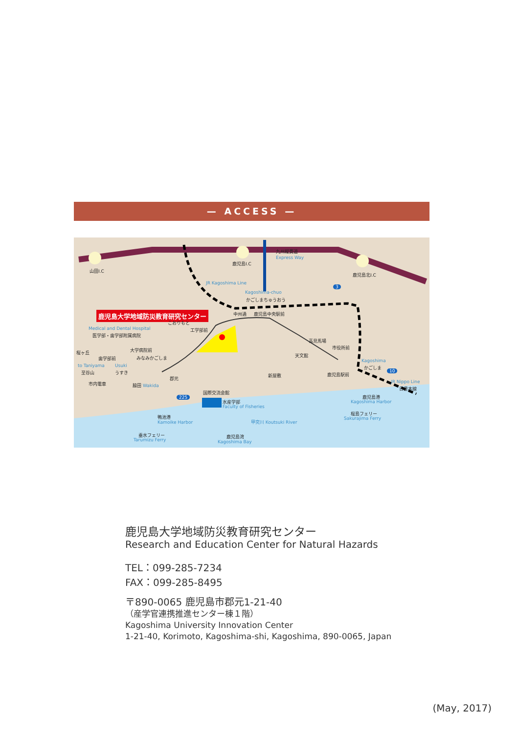— ACCESS —
鹿児島大学地域防災教育研究センター
山田I.C
鹿児島I.C
九州縦貫道
Express Way
鹿児島北I.C
JR Kagoshima Line
Kagoshima-chuo
かごしまちゅうおう
中州通 鹿児島中央駅前
こおりもと
工学部前 Medical and Dental Hospital
医学部・歯学部附属病院
高見馬場
市役所前
桜ヶ丘 大学病院前
天文館
歯学部前 みなみかごしま
Kagoshima
かごしま to Taniyama Usuki
至谷山 うすき
新屋敷 鹿児島駅前
郡元
市内電車 脇田 Wakida
JR Nippo Line
日豊本線
国際交流会館
鹿児島港
Kagoshima Harbor 水産学部
Faculty of Fisheries
桜島フェリー
Sakurajima Ferry 鴨池港
Kamoike Harbor 甲突川 Koutsuki River
垂水フェリー
Tarumizu Ferry
鹿児島湾
Kagoshima Bay
3
10
225
鹿児島大学地域防災教育研究センター
Research and Education Center for Natural Hazards
TEL：099-285-7234
FAX：099-285-8495
〒890-0065 鹿児島市郡元1-21-40
（産学官連携推進センター棟１階）
Kagoshima University Innovation Center
1-21-40, Korimoto, Kagoshima-shi, Kagoshima, 890-0065, Japan
(May, 2017)